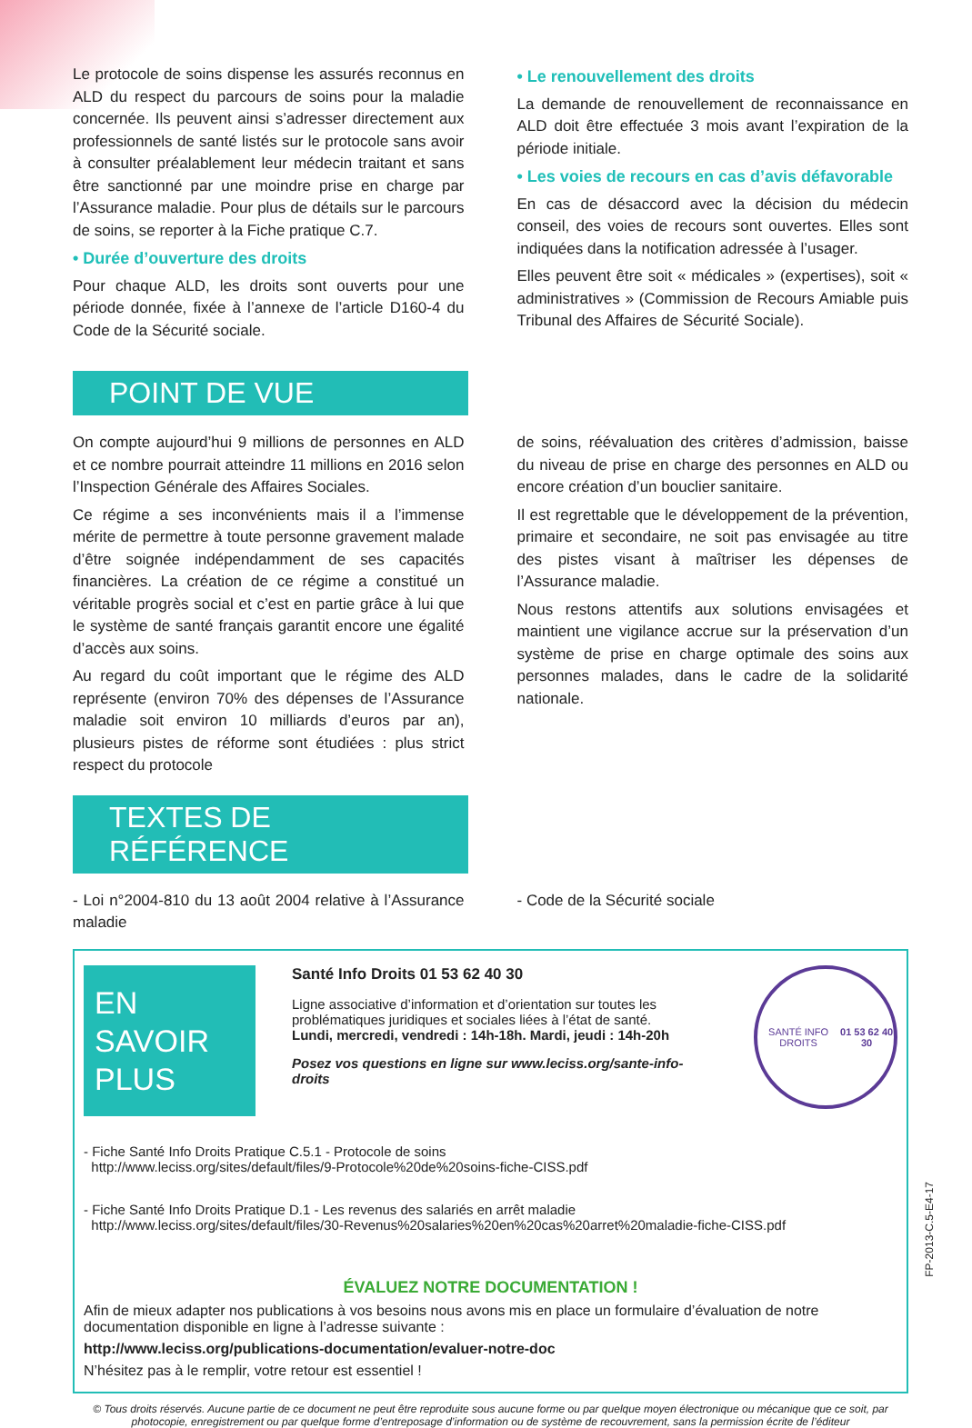Le protocole de soins dispense les assurés reconnus en ALD du respect du parcours de soins pour la maladie concernée. Ils peuvent ainsi s’adresser directement aux professionnels de santé listés sur le protocole sans avoir à consulter préalablement leur médecin traitant et sans être sanctionné par une moindre prise en charge par l’Assurance maladie. Pour plus de détails sur le parcours de soins, se reporter à la Fiche pratique C.7.
• Durée d’ouverture des droits
Pour chaque ALD, les droits sont ouverts pour une période donnée, fixée à l’annexe de l’article D160-4 du Code de la Sécurité sociale.
• Le renouvellement des droits
La demande de renouvellement de reconnaissance en ALD doit être effectuée 3 mois avant l’expiration de la période initiale.
• Les voies de recours en cas d’avis défavorable
En cas de désaccord avec la décision du médecin conseil, des voies de recours sont ouvertes. Elles sont indiquées dans la notification adressée à l’usager.
Elles peuvent être soit « médicales » (expertises), soit « administratives » (Commission de Recours Amiable puis Tribunal des Affaires de Sécurité Sociale).
POINT DE VUE
On compte aujourd’hui 9 millions de personnes en ALD et ce nombre pourrait atteindre 11 millions en 2016 selon l’Inspection Générale des Affaires Sociales.
Ce régime a ses inconvénients mais il a l’immense mérite de permettre à toute personne gravement malade d’être soignée indépendamment de ses capacités financières. La création de ce régime a constitué un véritable progrès social et c’est en partie grâce à lui que le système de santé français garantit encore une égalité d’accès aux soins.
Au regard du coût important que le régime des ALD représente (environ 70% des dépenses de l’Assurance maladie soit environ 10 milliards d’euros par an), plusieurs pistes de réforme sont étudiées : plus strict respect du protocole
de soins, réévaluation des critères d’admission, baisse du niveau de prise en charge des personnes en ALD ou encore création d’un bouclier sanitaire.
Il est regrettable que le développement de la prévention, primaire et secondaire, ne soit pas envisagée au titre des pistes visant à maîtriser les dépenses de l’Assurance maladie.
Nous restons attentifs aux solutions envisagées et maintient une vigilance accrue sur la préservation d’un système de prise en charge optimale des soins aux personnes malades, dans le cadre de la solidarité nationale.
TEXTES DE RÉFÉRENCE
- Loi n°2004-810 du 13 août 2004 relative à l’Assurance maladie
- Code de la Sécurité sociale
EN SAVOIR PLUS
Santé Info Droits 01 53 62 40 30
Ligne associative d’information et d’orientation sur toutes les problématiques juridiques et sociales liées à l’état de santé.
Lundi, mercredi, vendredi : 14h-18h. Mardi, jeudi : 14h-20h
Posez vos questions en ligne sur www.leciss.org/sante-info-droits
SANTÉ INFO DROITS
01 53 62 40 30
- Fiche Santé Info Droits Pratique C.5.1 - Protocole de soins
http://www.leciss.org/sites/default/files/9-Protocole%20de%20soins-fiche-CISS.pdf
- Fiche Santé Info Droits Pratique D.1 - Les revenus des salariés en arrêt maladie
http://www.leciss.org/sites/default/files/30-Revenus%20salaries%20en%20cas%20arret%20maladie-fiche-CISS.pdf
ÉVALUEZ NOTRE DOCUMENTATION !
Afin de mieux adapter nos publications à vos besoins nous avons mis en place un formulaire d’évaluation de notre documentation disponible en ligne à l’adresse suivante :
http://www.leciss.org/publications-documentation/evaluer-notre-doc
N’hésitez pas à le remplir, votre retour est essentiel !
© Tous droits réservés. Aucune partie de ce document ne peut être reproduite sous aucune forme ou par quelque moyen électronique ou mécanique que ce soit, par photocopie, enregistrement ou par quelque forme d’entreposage d’information ou de système de recouvrement, sans la permission écrite de l’éditeur
FP-2013-C.5-E4-17